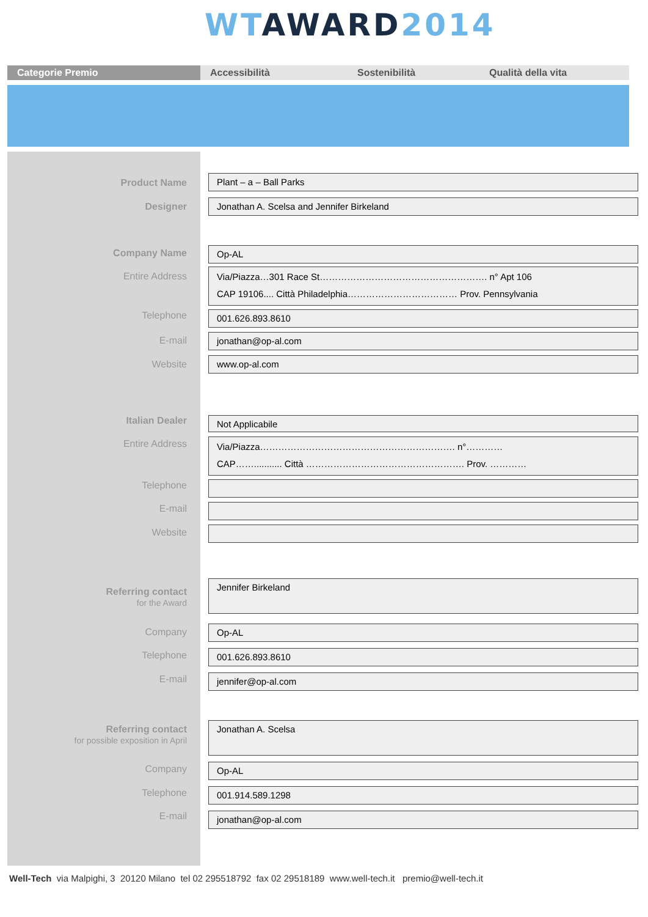WT AWARD 2014
Categorie Premio
Accessibilità Sostenibilità Qualità della vita
Product Name Plant – a – Ball Parks
Designer Jonathan A. Scelsa and Jennifer Birkeland
Company Name Op-AL
Entire Address
Via/Piazza…301 Race St………………………………………………. n° Apt 106
CAP 19106.... Città Philadelphia……………………………… Prov. Pennsylvania
Telephone 001.626.893.8610
E-mail jonathan@op-al.com
Website www.op-al.com
Italian Dealer Not Applicabile
Entire Address
Via/Piazza………………………………………………………. n°…………
CAP……........... Città ……………………………………………. Prov. …………
Telephone
E-mail
Website
Referring contact
for the Award
Jennifer Birkeland
Company Op-AL
Telephone 001.626.893.8610
E-mail jennifer@op-al.com
Referring contact
for possible exposition in April
Jonathan A. Scelsa
Company Op-AL
Telephone 001.914.589.1298
E-mail jonathan@op-al.com
Well-Tech via Malpighi, 3 20120 Milano tel 02 295518792 fax 02 29518189 www.well-tech.it premio@well-tech.it